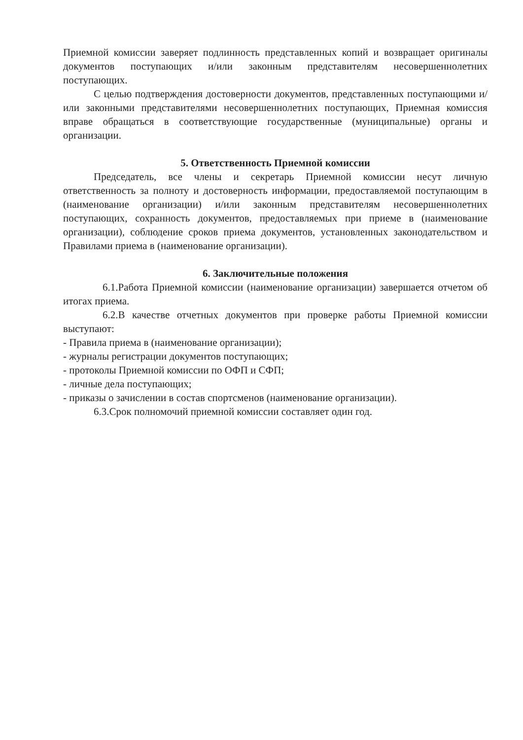Приемной комиссии заверяет подлинность представленных копий и возвращает оригиналы документов поступающих и/или законным представителям несовершеннолетних поступающих.
С целью подтверждения достоверности документов, представленных поступающими и/или законными представителями несовершеннолетних поступающих, Приемная комиссия вправе обращаться в соответствующие государственные (муниципальные) органы и организации.
5. Ответственность Приемной комиссии
Председатель, все члены и секретарь Приемной комиссии несут личную ответственность за полноту и достоверность информации, предоставляемой поступающим в (наименование организации) и/или законным представителям несовершеннолетних поступающих, сохранность документов, предоставляемых при приеме в (наименование организации), соблюдение сроков приема документов, установленных законодательством и Правилами приема в (наименование организации).
6. Заключительные положения
6.1.Работа Приемной комиссии (наименование организации) завершается отчетом об итогах приема.
6.2.В качестве отчетных документов при проверке работы Приемной комиссии выступают:
- Правила приема в (наименование организации);
- журналы регистрации документов поступающих;
- протоколы Приемной комиссии по ОФП и СФП;
- личные дела поступающих;
- приказы о зачислении в состав спортсменов (наименование организации).
6.3.Срок полномочий приемной комиссии составляет один год.